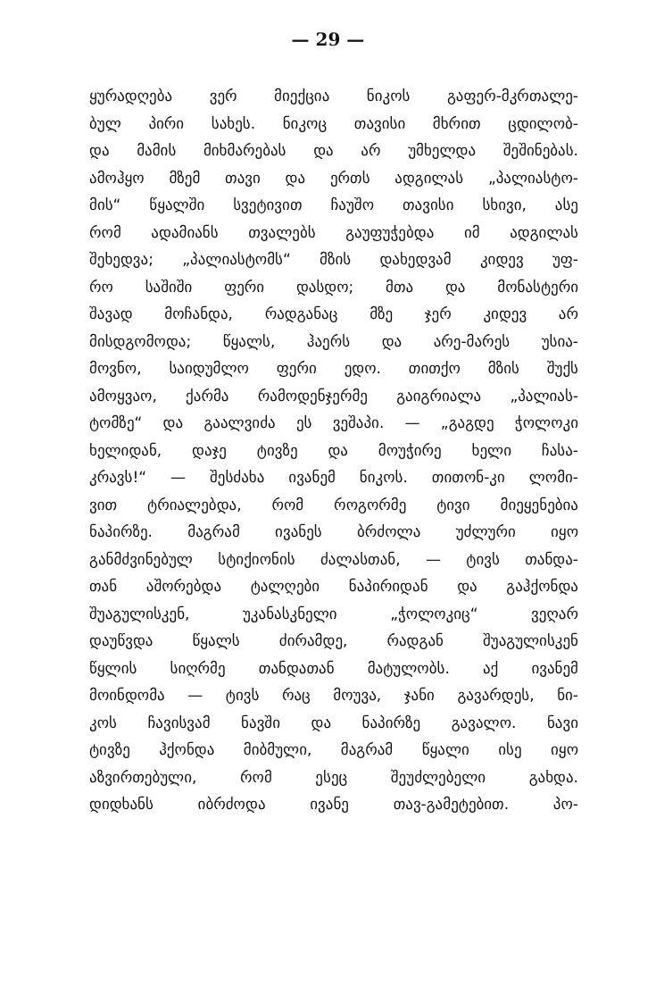— 29 —
ყურადღება ვერ მიექცია ნიკოს გაფერ-მკრთალე-
ბულ პირი სახეს. ნიკოც თავისი მხრით ცდილობ-
და მამის მიხმარებას და არ უმხელდა შეშინებას.
ამოჰყო მზემ თავი და ერთს ადგილას „პალიასტო-
მის“ წყალში სვეტივით ჩაუშო თავისი სხივი, ასე
რომ ადამიანს თვალებს გაუფუჭებდა იმ ადგილას
შეხედვა; „პალიასტომს“ მზის დახედვამ კიდევ უფ-
რო საშიში ფერი დასდო; მთა და მონასტერი
შავად მოჩანდა, რადგანაც მზე ჯერ კიდევ არ
მისდგომოდა; წყალს, ჰაერს და არე-მარეს უსია-
მოვნო, საიდუმლო ფერი ედო. თითქო მზის შუქს
ამოყვაო, ქარმა რამოდენჯერმე გაიგრიალა „პალიას-
ტომზე“ და გაალვიძა ეს ვეშაპი. — „გაგდე ჭოლოკი
ხელიდან, დაჯე ტივზე და მოუჭირე ხელი ჩასა-
კრავს!“ — შესძახა ივანემ ნიკოს. თითონ-კი ლომი-
ვით ტრიალებდა, რომ როგორმე ტივი მიეყენებია
ნაპირზე. მაგრამ ივანეს ბრძოლა უძლური იყო
განმძვინებულ სტიქიონის ძალასთან, — ტივს თანდა-
თან აშორებდა ტალღები ნაპირიდან და გაჰქონდა
შუაგულისკენ, უკანასკნელი „ჭოლოკიც“ ვეღარ
დაუწვდა წყალს ძირამდე, რადგან შუაგულისკენ
წყლის სიღრმე თანდათან მატულობს. აქ ივანემ
მოინდომა — ტივს რაც მოუვა, ჯანი გავარდეს, ნი-
კოს ჩავისვამ ნავში და ნაპირზე გავალო. ნავი
ტივზე ჰქონდა მიბმული, მაგრამ წყალი ისე იყო
აზვირთებული, რომ ესეც შეუძლებელი გახდა.
დიდხანს იბრძოდა ივანე თავ-გამეტებით. პო-